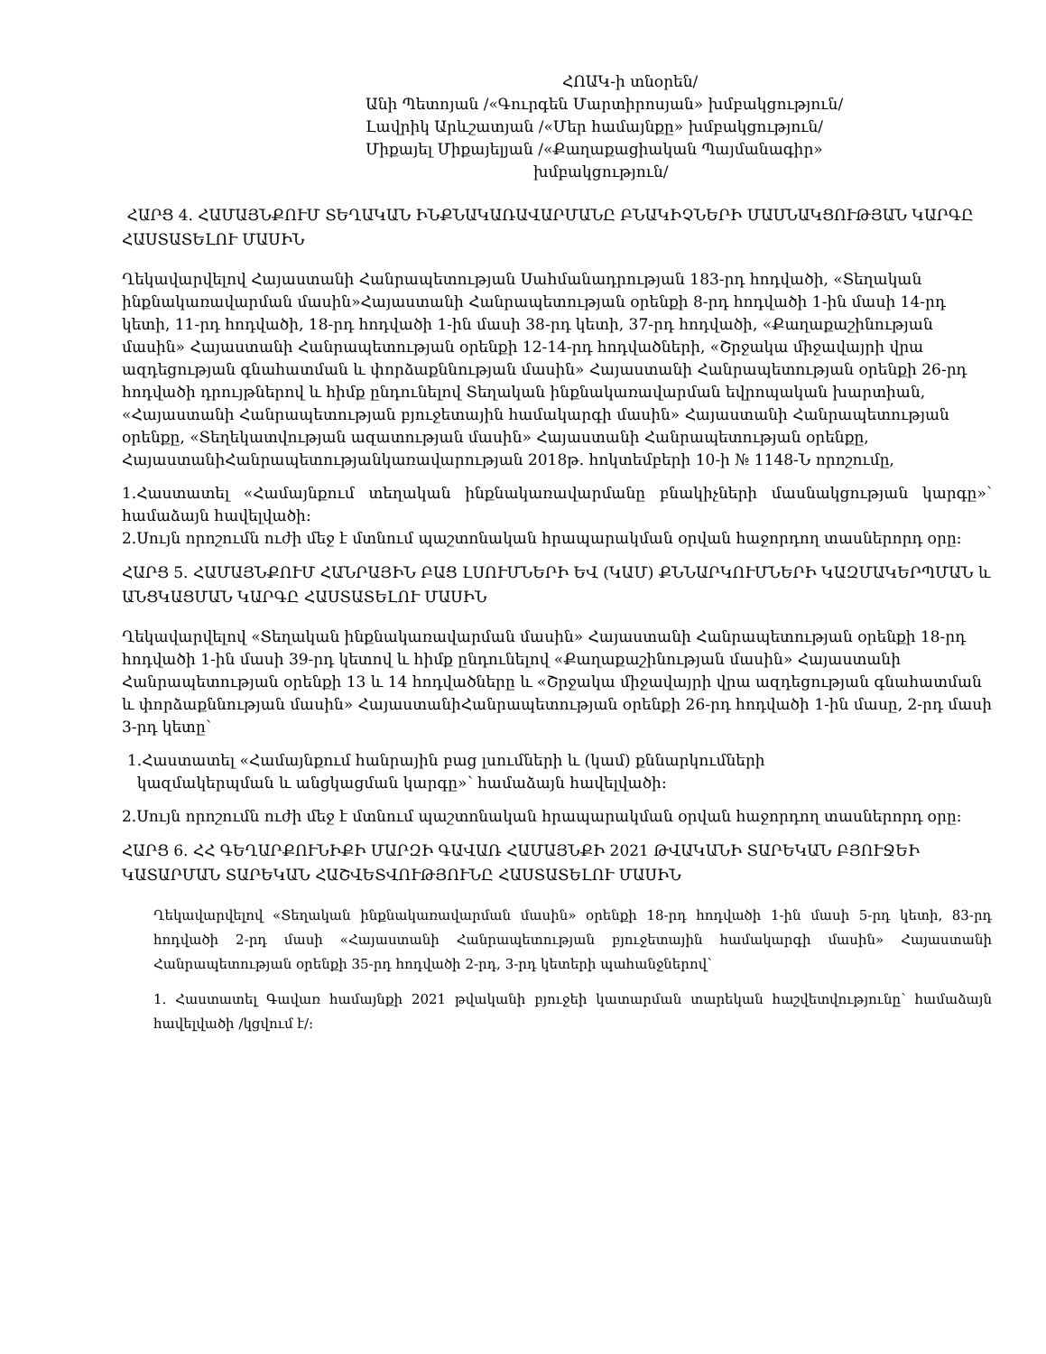ՀՈԱԿ-ի տնօրեն/
Անի Պետոյան /«Գուրգեն Մարտիրոսյան» խմբակցություն/
Լավրիկ Արևշատյան /«Մեր համայնքը» խմբակցություն/
Միքայել Միքայելյան /«Քաղաքացիական Պայմանագիր»
խմբակցություն/
ՀԱՐՑ 4. ՀԱՄԱՅՆՔՈՒՄ ՏԵՂԱԿԱՆ ԻՆՔՆԱԿԱՌԱՎԱՐՄԱՆԸ ԲՆԱԿԻՉՆԵՐԻ ՄԱՍՆԱԿՑՈՒԹՅԱՆ ԿԱՐԳԸ ՀԱՍՏԱՏԵԼՈՒ ՄԱՍԻՆ
Ղեկավարվելով Հայաստանի Հանրապետության Սահմանադրության 183-րդ հոդվածի, «Տեղական ինքնակառավարման մասին»Հայաստանի Հանրապետության օրենքի 8-րդ հոդվածի 1-ին մասի 14-րդ կետի, 11-րդ հոդվածի, 18-րդ հոդվածի 1-ին մասի 38-րդ կետի, 37-րդ հոդվածի, «Քաղաքաշինության մասին» Հայաստանի Հանրապետության օրենքի 12-14-րդ հոդվածների, «Շրջակա միջավայրի վրա ազդեցության գնահատման և փորձաքննության մասին» Հայաստանի Հանրապետության օրենքի 26-րդ հոդվածի դրույթներով և հիմք ընդունելով Տեղական ինքնակառավարման եվրոպական խարտիան, «Հայաստանի Հանրապետության բյուջետային համակարգի մասին» Հայաստանի Հանրապետության օրենքը, «Տեղեկատվության ազատության մասին» Հայաստանի Հանրապետության օրենքը, ՀայաստանիՀանրապետությանկառավարության 2018թ. հոկտեմբերի 10-ի № 1148-Ն որոշումը,
1.Հաստատել «Համայնքում տեղական ինքնակառավարմանը բնակիչների մասնակցության կարգը»՝ համաձայն հավելվածի:
2.Սույն որոշումն ուժի մեջ է մտնում պաշտոնական հրապարակման օրվան հաջորդող տասներորդ օրը:
ՀԱՐՑ 5. ՀԱՄԱՅՆՔՈՒՄ ՀԱՆՐԱՅԻՆ ԲԱՑ ԼՍՈՒՄՆԵՐԻ ԵՎ (ԿԱՄ) ՔՆՆԱՐԿՈՒՄՆԵՐԻ ԿԱԶՄԱԿԵՐՊՄԱՆ և ԱՆՑԿԱՑՄԱՆ ԿԱՐԳԸ ՀԱՍՏԱՏԵԼՈՒ ՄԱՍԻՆ
Ղեկավարվելով «Տեղական ինքնակառավարման մասին» Հայաստանի Հանրապետության օրենքի 18-րդ հոդվածի 1-ին մասի 39-րդ կետով և հիմք ընդունելով «Քաղաքաշինության մասին» Հայաստանի Հանրապետության օրենքի 13 և 14 հոդվածները և «Շրջակա միջավայրի վրա ազդեցության գնահատման և փորձաքննության մասին» ՀայաստանիՀանրապետության օրենքի 26-րդ հոդվածի 1-ին մասը, 2-րդ մասի 3-րդ կետը՝
1.Հաստատել «Համայնքում հանրային բաց լսումների և (կամ) քննարկումների
կազմակերպման և անցկացման կարգը»՝ համաձայն հավելվածի:
2.Սույն որոշումն ուժի մեջ է մտնում պաշտոնական հրապարակման օրվան հաջորդող տասներորդ օրը:
ՀԱՐՑ 6. ՀՀ ԳԵՂԱՐՔՈՒՆԻՔԻ ՄԱՐԶԻ ԳԱՎԱՌ ՀԱՄԱՅՆՔԻ 2021 ԹՎԱԿԱՆԻ ՏԱՐԵԿԱՆ ԲՅՈՒՋԵԻ ԿԱՏԱՐՄԱՆ ՏԱՐԵԿԱՆ ՀԱՇՎԵՏՎՈՒԹՅՈՒՆԸ ՀԱՍՏԱՏԵԼՈՒ ՄԱՍԻՆ
Ղեկավարվելով «Տեղական ինքնակառավարման մասին» օրենքի 18-րդ հոդվածի 1-ին մասի 5-րդ կետի, 83-րդ հոդվածի 2-րդ մասի «Հայաստանի Հանրապետության բյուջետային համակարգի մասին» Հայաստանի Հանրապետության օրենքի 35-րդ հոդվածի 2-րդ, 3-րդ կետերի պահանջներով՝
1. Հաստատել Գավառ համայնքի 2021 թվականի բյուջեի կատարման տարեկան հաշվետվությունը՝ համաձայն հավելվածի /կցվում է/: